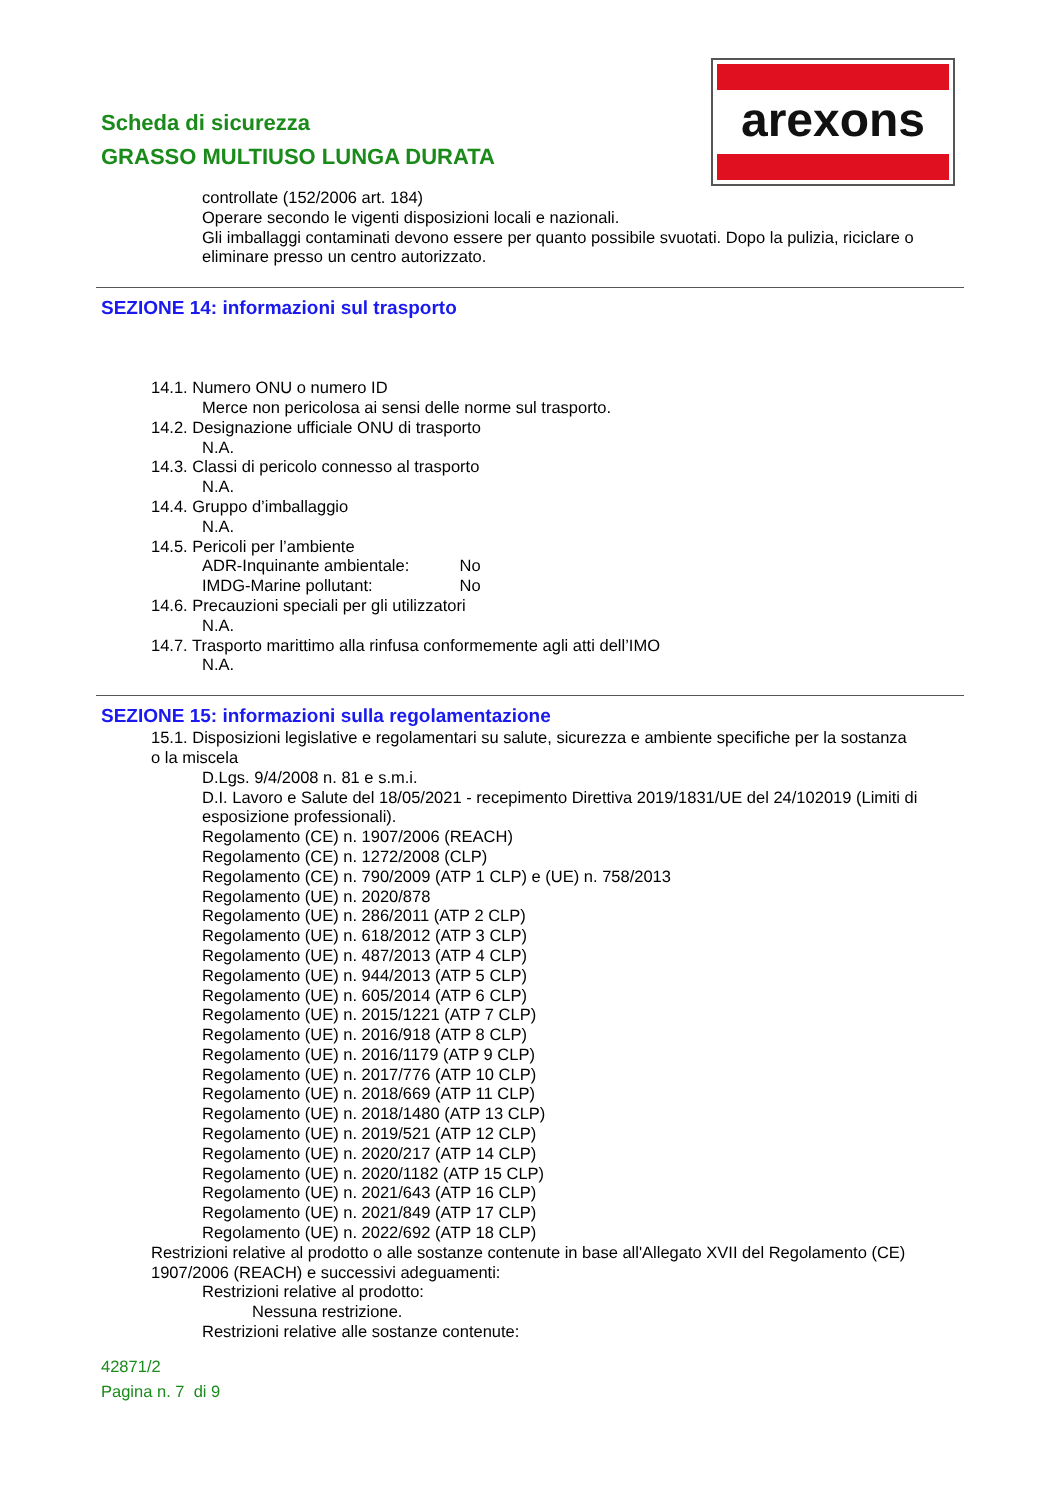Scheda di sicurezza
GRASSO MULTIUSO LUNGA DURATA
arexons
controllate (152/2006 art. 184)
Operare secondo le vigenti disposizioni locali e nazionali.
Gli imballaggi contaminati devono essere per quanto possibile svuotati. Dopo la pulizia, riciclare o eliminare presso un centro autorizzato.
SEZIONE 14: informazioni sul trasporto
14.1. Numero ONU o numero ID
Merce non pericolosa ai sensi delle norme sul trasporto.
14.2. Designazione ufficiale ONU di trasporto
N.A.
14.3. Classi di pericolo connesso al trasporto
N.A.
14.4. Gruppo d’imballaggio
N.A.
14.5. Pericoli per l’ambiente
ADR-Inquinante ambientale: No
IMDG-Marine pollutant: No
14.6. Precauzioni speciali per gli utilizzatori
N.A.
14.7. Trasporto marittimo alla rinfusa conformemente agli atti dell’IMO
N.A.
SEZIONE 15: informazioni sulla regolamentazione
15.1. Disposizioni legislative e regolamentari su salute, sicurezza e ambiente specifiche per la sostanza o la miscela
D.Lgs. 9/4/2008 n. 81 e s.m.i.
D.I. Lavoro e Salute del 18/05/2021 - recepimento Direttiva 2019/1831/UE del 24/102019 (Limiti di esposizione professionali).
Regolamento (CE) n. 1907/2006 (REACH)
Regolamento (CE) n. 1272/2008 (CLP)
Regolamento (CE) n. 790/2009 (ATP 1 CLP) e (UE) n. 758/2013
Regolamento (UE) n. 2020/878
Regolamento (UE) n. 286/2011 (ATP 2 CLP)
Regolamento (UE) n. 618/2012 (ATP 3 CLP)
Regolamento (UE) n. 487/2013 (ATP 4 CLP)
Regolamento (UE) n. 944/2013 (ATP 5 CLP)
Regolamento (UE) n. 605/2014 (ATP 6 CLP)
Regolamento (UE) n. 2015/1221 (ATP 7 CLP)
Regolamento (UE) n. 2016/918 (ATP 8 CLP)
Regolamento (UE) n. 2016/1179 (ATP 9 CLP)
Regolamento (UE) n. 2017/776 (ATP 10 CLP)
Regolamento (UE) n. 2018/669 (ATP 11 CLP)
Regolamento (UE) n. 2018/1480 (ATP 13 CLP)
Regolamento (UE) n. 2019/521 (ATP 12 CLP)
Regolamento (UE) n. 2020/217 (ATP 14 CLP)
Regolamento (UE) n. 2020/1182 (ATP 15 CLP)
Regolamento (UE) n. 2021/643 (ATP 16 CLP)
Regolamento (UE) n. 2021/849 (ATP 17 CLP)
Regolamento (UE) n. 2022/692 (ATP 18 CLP)
Restrizioni relative al prodotto o alle sostanze contenute in base all'Allegato XVII del Regolamento (CE) 1907/2006 (REACH) e successivi adeguamenti:
Restrizioni relative al prodotto:
Nessuna restrizione.
Restrizioni relative alle sostanze contenute:
42871/2
Pagina n. 7 di 9